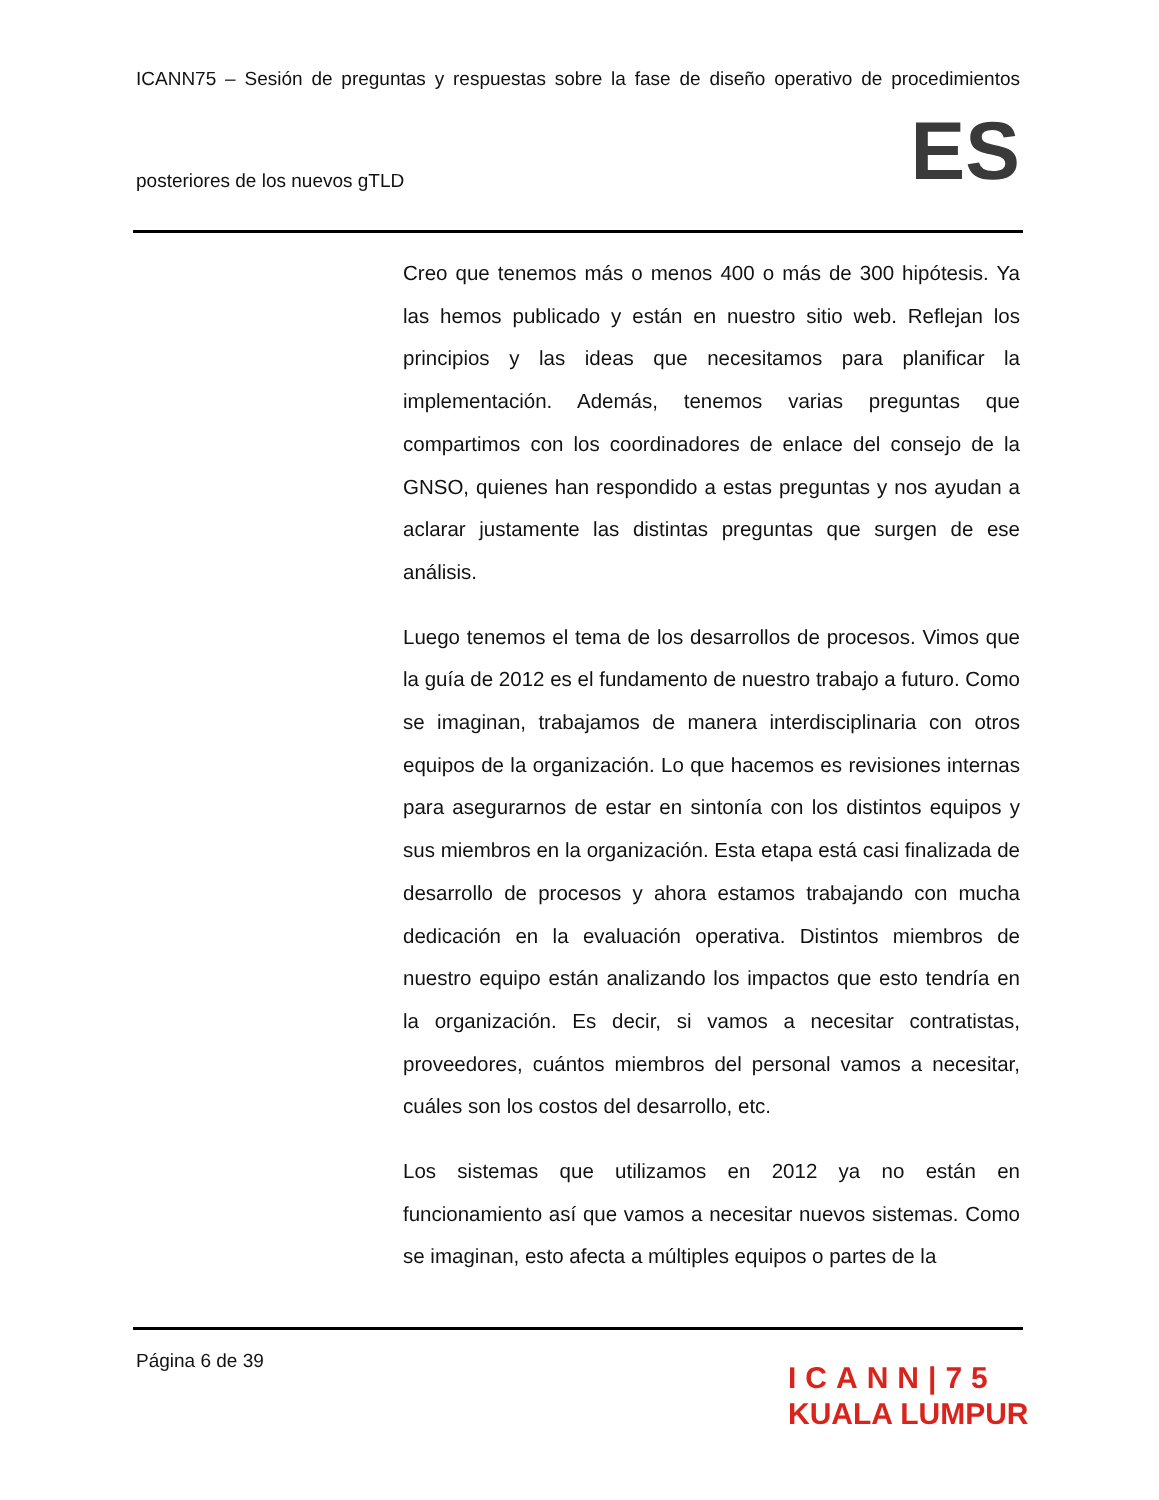ICANN75 – Sesión de preguntas y respuestas sobre la fase de diseño operativo de procedimientos
posteriores de los nuevos gTLD ES
Creo que tenemos más o menos 400 o más de 300 hipótesis. Ya las hemos publicado y están en nuestro sitio web. Reflejan los principios y las ideas que necesitamos para planificar la implementación. Además, tenemos varias preguntas que compartimos con los coordinadores de enlace del consejo de la GNSO, quienes han respondido a estas preguntas y nos ayudan a aclarar justamente las distintas preguntas que surgen de ese análisis.
Luego tenemos el tema de los desarrollos de procesos. Vimos que la guía de 2012 es el fundamento de nuestro trabajo a futuro. Como se imaginan, trabajamos de manera interdisciplinaria con otros equipos de la organización. Lo que hacemos es revisiones internas para asegurarnos de estar en sintonía con los distintos equipos y sus miembros en la organización. Esta etapa está casi finalizada de desarrollo de procesos y ahora estamos trabajando con mucha dedicación en la evaluación operativa. Distintos miembros de nuestro equipo están analizando los impactos que esto tendría en la organización. Es decir, si vamos a necesitar contratistas, proveedores, cuántos miembros del personal vamos a necesitar, cuáles son los costos del desarrollo, etc.
Los sistemas que utilizamos en 2012 ya no están en funcionamiento así que vamos a necesitar nuevos sistemas. Como se imaginan, esto afecta a múltiples equipos o partes de la
Página 6 de 39
ICANN|75
KUALA LUMPUR